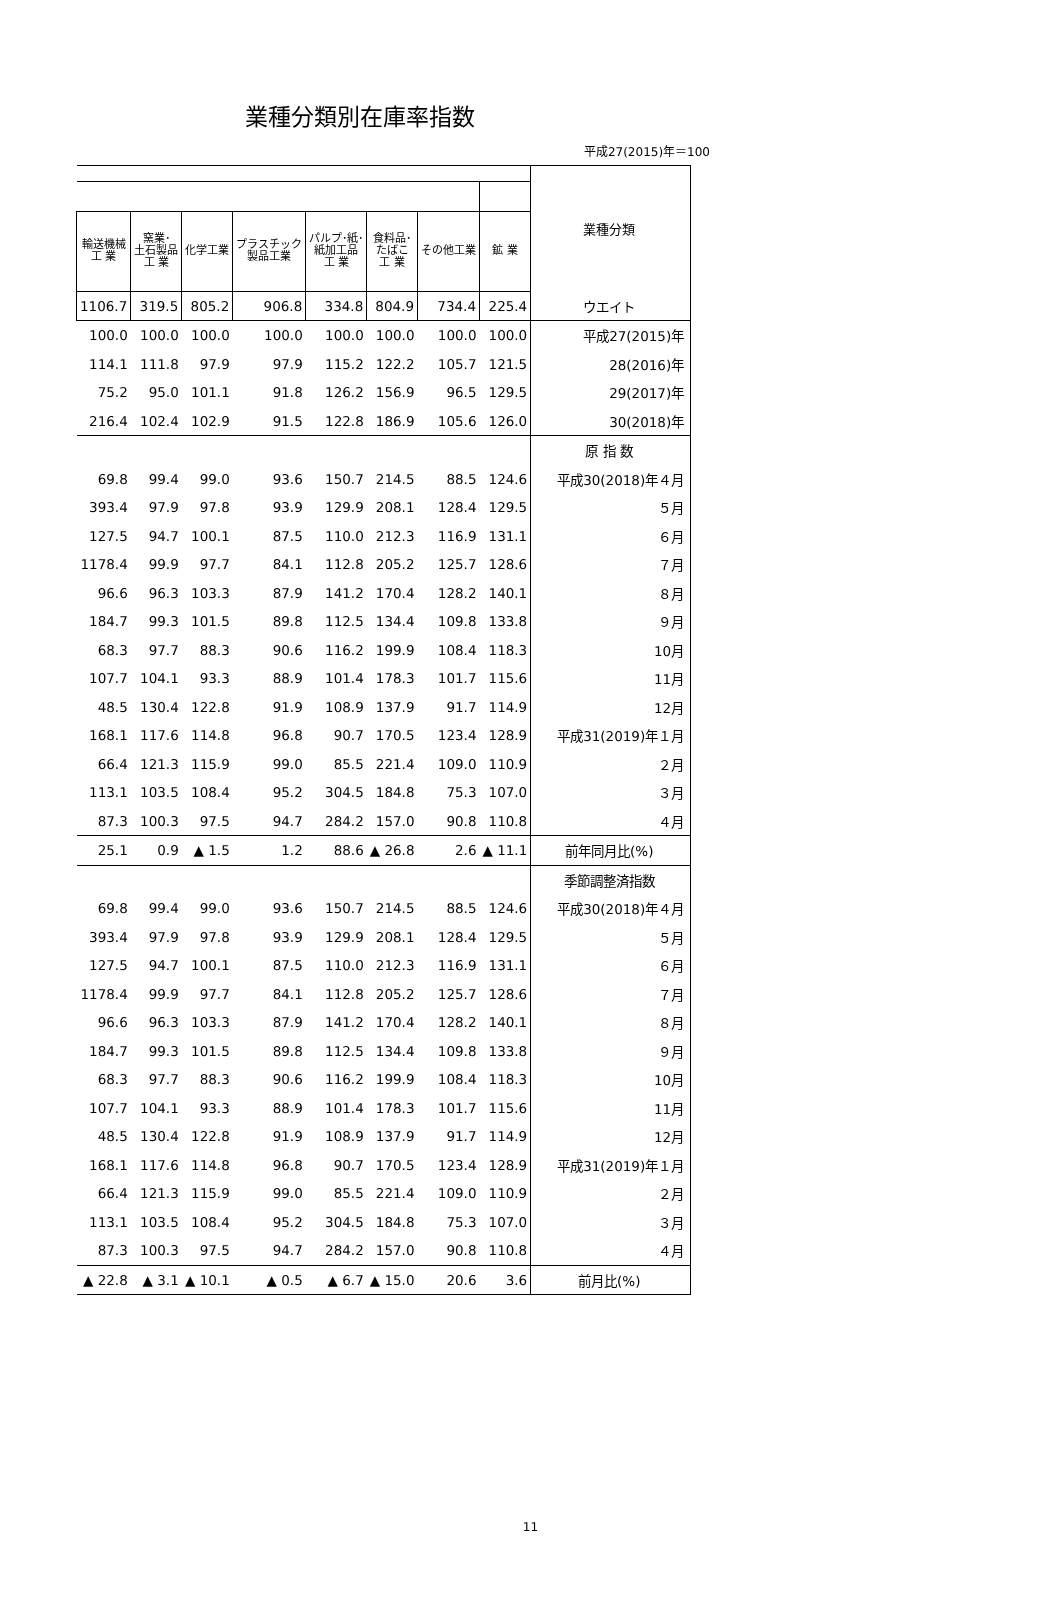業種分類別在庫率指数
平成27(2015)年＝100
| | | | | | | | | 業種分類 |
| 輸送機械 工 業 | 窯業･ 土石製品 工 業 | 化学工業 | プラスチック 製品工業 | パルプ･紙･ 紙加工品 工 業 | 食料品･ たばこ 工 業 | その他工業 | 鉱 業 | |
| 1106.7 | 319.5 | 805.2 | 906.8 | 334.8 | 804.9 | 734.4 | 225.4 | ウエイト |
| 100.0 | 100.0 | 100.0 | 100.0 | 100.0 | 100.0 | 100.0 | 100.0 | 平成27(2015)年 |
| 114.1 | 111.8 | 97.9 | 97.9 | 115.2 | 122.2 | 105.7 | 121.5 | 28(2016)年 |
| 75.2 | 95.0 | 101.1 | 91.8 | 126.2 | 156.9 | 96.5 | 129.5 | 29(2017)年 |
| 216.4 | 102.4 | 102.9 | 91.5 | 122.8 | 186.9 | 105.6 | 126.0 | 30(2018)年 |
| | | | | | | | | 原 指 数 |
| 69.8 | 99.4 | 99.0 | 93.6 | 150.7 | 214.5 | 88.5 | 124.6 | 平成30(2018)年４月 |
| 393.4 | 97.9 | 97.8 | 93.9 | 129.9 | 208.1 | 128.4 | 129.5 | ５月 |
| 127.5 | 94.7 | 100.1 | 87.5 | 110.0 | 212.3 | 116.9 | 131.1 | ６月 |
| 1178.4 | 99.9 | 97.7 | 84.1 | 112.8 | 205.2 | 125.7 | 128.6 | ７月 |
| 96.6 | 96.3 | 103.3 | 87.9 | 141.2 | 170.4 | 128.2 | 140.1 | ８月 |
| 184.7 | 99.3 | 101.5 | 89.8 | 112.5 | 134.4 | 109.8 | 133.8 | ９月 |
| 68.3 | 97.7 | 88.3 | 90.6 | 116.2 | 199.9 | 108.4 | 118.3 | 10月 |
| 107.7 | 104.1 | 93.3 | 88.9 | 101.4 | 178.3 | 101.7 | 115.6 | 11月 |
| 48.5 | 130.4 | 122.8 | 91.9 | 108.9 | 137.9 | 91.7 | 114.9 | 12月 |
| 168.1 | 117.6 | 114.8 | 96.8 | 90.7 | 170.5 | 123.4 | 128.9 | 平成31(2019)年１月 |
| 66.4 | 121.3 | 115.9 | 99.0 | 85.5 | 221.4 | 109.0 | 110.9 | ２月 |
| 113.1 | 103.5 | 108.4 | 95.2 | 304.5 | 184.8 | 75.3 | 107.0 | ３月 |
| 87.3 | 100.3 | 97.5 | 94.7 | 284.2 | 157.0 | 90.8 | 110.8 | ４月 |
| 25.1 | 0.9 | ▲ 1.5 | 1.2 | 88.6 | ▲ 26.8 | 2.6 | ▲ 11.1 | 前年同月比(%) |
| | | | | | | | | 季節調整済指数 |
| 69.8 | 99.4 | 99.0 | 93.6 | 150.7 | 214.5 | 88.5 | 124.6 | 平成30(2018)年４月 |
| 393.4 | 97.9 | 97.8 | 93.9 | 129.9 | 208.1 | 128.4 | 129.5 | ５月 |
| 127.5 | 94.7 | 100.1 | 87.5 | 110.0 | 212.3 | 116.9 | 131.1 | ６月 |
| 1178.4 | 99.9 | 97.7 | 84.1 | 112.8 | 205.2 | 125.7 | 128.6 | ７月 |
| 96.6 | 96.3 | 103.3 | 87.9 | 141.2 | 170.4 | 128.2 | 140.1 | ８月 |
| 184.7 | 99.3 | 101.5 | 89.8 | 112.5 | 134.4 | 109.8 | 133.8 | ９月 |
| 68.3 | 97.7 | 88.3 | 90.6 | 116.2 | 199.9 | 108.4 | 118.3 | 10月 |
| 107.7 | 104.1 | 93.3 | 88.9 | 101.4 | 178.3 | 101.7 | 115.6 | 11月 |
| 48.5 | 130.4 | 122.8 | 91.9 | 108.9 | 137.9 | 91.7 | 114.9 | 12月 |
| 168.1 | 117.6 | 114.8 | 96.8 | 90.7 | 170.5 | 123.4 | 128.9 | 平成31(2019)年１月 |
| 66.4 | 121.3 | 115.9 | 99.0 | 85.5 | 221.4 | 109.0 | 110.9 | ２月 |
| 113.1 | 103.5 | 108.4 | 95.2 | 304.5 | 184.8 | 75.3 | 107.0 | ３月 |
| 87.3 | 100.3 | 97.5 | 94.7 | 284.2 | 157.0 | 90.8 | 110.8 | ４月 |
| ▲ 22.8 | ▲ 3.1 | ▲ 10.1 | ▲ 0.5 | ▲ 6.7 | ▲ 15.0 | 20.6 | 3.6 | 前月比(%) |
11